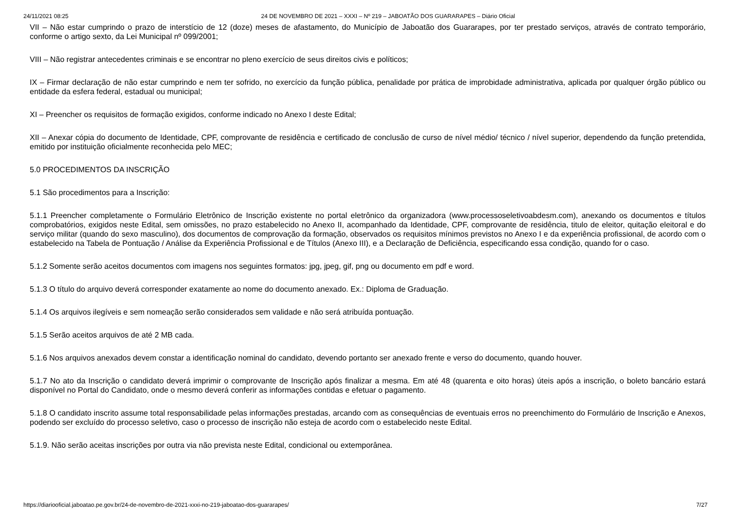24/11/2021 08:25 24 DE NOVEMBRO DE 2021 – XXXI – Nº 219 – JABOATÃO DOS GUARARAPES – Diário Oficial
VII – Não estar cumprindo o prazo de interstício de 12 (doze) meses de afastamento, do Município de Jaboatão dos Guararapes, por ter prestado serviços, através de contrato temporário, conforme o artigo sexto, da Lei Municipal nº 099/2001;
VIII – Não registrar antecedentes criminais e se encontrar no pleno exercício de seus direitos civis e políticos;
IX – Firmar declaração de não estar cumprindo e nem ter sofrido, no exercício da função pública, penalidade por prática de improbidade administrativa, aplicada por qualquer órgão público ou entidade da esfera federal, estadual ou municipal;
XI – Preencher os requisitos de formação exigidos, conforme indicado no Anexo I deste Edital;
XII – Anexar cópia do documento de Identidade, CPF, comprovante de residência e certificado de conclusão de curso de nível médio/ técnico / nível superior, dependendo da função pretendida, emitido por instituição oficialmente reconhecida pelo MEC;
5.0 PROCEDIMENTOS DA INSCRIÇÃO
5.1 São procedimentos para a Inscrição:
5.1.1 Preencher completamente o Formulário Eletrônico de Inscrição existente no portal eletrônico da organizadora (www.processoseletivoabdesm.com), anexando os documentos e títulos comprobatórios, exigidos neste Edital, sem omissões, no prazo estabelecido no Anexo II, acompanhado da Identidade, CPF, comprovante de residência, titulo de eleitor, quitação eleitoral e do serviço militar (quando do sexo masculino), dos documentos de comprovação da formação, observados os requisitos mínimos previstos no Anexo I e da experiência profissional, de acordo com o estabelecido na Tabela de Pontuação / Análise da Experiência Profissional e de Títulos (Anexo III), e a Declaração de Deficiência, especificando essa condição, quando for o caso.
5.1.2 Somente serão aceitos documentos com imagens nos seguintes formatos: jpg, jpeg, gif, png ou documento em pdf e word.
5.1.3 O título do arquivo deverá corresponder exatamente ao nome do documento anexado. Ex.: Diploma de Graduação.
5.1.4 Os arquivos ilegíveis e sem nomeação serão considerados sem validade e não será atribuída pontuação.
5.1.5 Serão aceitos arquivos de até 2 MB cada.
5.1.6 Nos arquivos anexados devem constar a identificação nominal do candidato, devendo portanto ser anexado frente e verso do documento, quando houver.
5.1.7 No ato da Inscrição o candidato deverá imprimir o comprovante de Inscrição após finalizar a mesma. Em até 48 (quarenta e oito horas) úteis após a inscrição, o boleto bancário estará disponível no Portal do Candidato, onde o mesmo deverá conferir as informações contidas e efetuar o pagamento.
5.1.8 O candidato inscrito assume total responsabilidade pelas informações prestadas, arcando com as consequências de eventuais erros no preenchimento do Formulário de Inscrição e Anexos, podendo ser excluído do processo seletivo, caso o processo de inscrição não esteja de acordo com o estabelecido neste Edital.
5.1.9. Não serão aceitas inscrições por outra via não prevista neste Edital, condicional ou extemporânea.
https://diariooficial.jaboatao.pe.gov.br/24-de-novembro-de-2021-xxxi-no-219-jaboatao-dos-guararapes/ 7/27